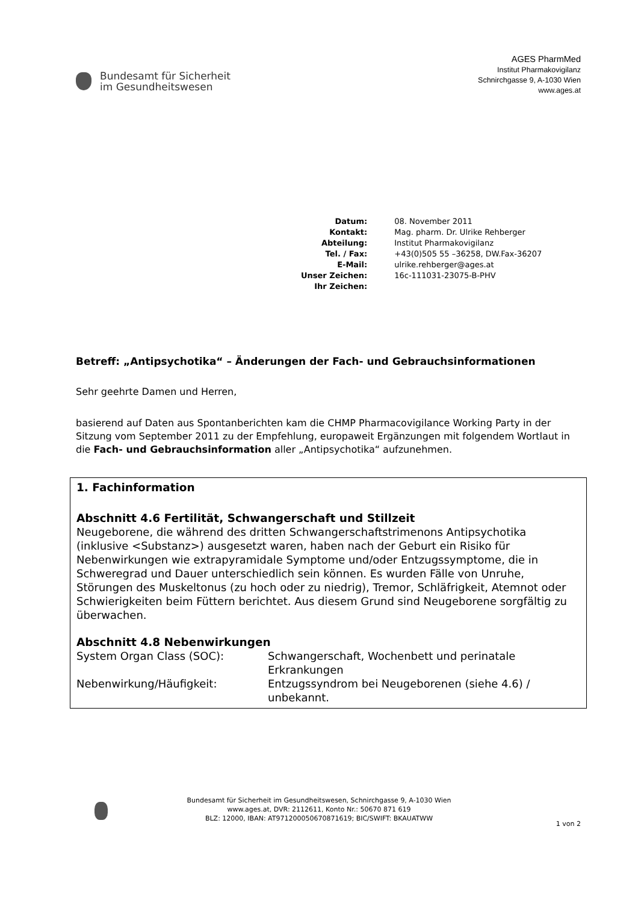Bundesamt für Sicherheit
im Gesundheitswesen
AGES PharmMed
Institut Pharmakovigilanz
Schnirchgasse 9, A-1030 Wien
www.ages.at
| Datum: | 08. November 2011 |
| Kontakt: | Mag. pharm. Dr. Ulrike Rehberger |
| Abteilung: | Institut Pharmakovigilanz |
| Tel. / Fax: | +43(0)505 55 –36258, DW.Fax-36207 |
| E-Mail: | ulrike.rehberger@ages.at |
| Unser Zeichen: | 16c-111031-23075-B-PHV |
| Ihr Zeichen: | |
Betreff: „Antipsychotika“ – Änderungen der Fach- und Gebrauchsinformationen
Sehr geehrte Damen und Herren,
basierend auf Daten aus Spontanberichten kam die CHMP Pharmacovigilance Working Party in der Sitzung vom September 2011 zu der Empfehlung, europaweit Ergänzungen mit folgendem Wortlaut in die Fach- und Gebrauchsinformation aller „Antipsychotika“ aufzunehmen.
1. Fachinformation
Abschnitt 4.6 Fertilität, Schwangerschaft und Stillzeit
Neugeborene, die während des dritten Schwangerschaftstrimenons Antipsychotika (inklusive <Substanz>) ausgesetzt waren, haben nach der Geburt ein Risiko für Nebenwirkungen wie extrapyramidale Symptome und/oder Entzugssymptome, die in Schweregrad und Dauer unterschiedlich sein können. Es wurden Fälle von Unruhe, Störungen des Muskeltonus (zu hoch oder zu niedrig), Tremor, Schläfrigkeit, Atemnot oder Schwierigkeiten beim Füttern berichtet. Aus diesem Grund sind Neugeborene sorgfältig zu überwachen.
Abschnitt 4.8 Nebenwirkungen
| System Organ Class (SOC): | Schwangerschaft, Wochenbett und perinatale Erkrankungen |
| Nebenwirkung/Häufigkeit: | Entzugssyndrom bei Neugeborenen (siehe 4.6) / unbekannt. |
Bundesamt für Sicherheit im Gesundheitswesen, Schnirchgasse 9, A-1030 Wien
www.ages.at, DVR: 2112611, Konto Nr.: 50670 871 619
BLZ: 12000, IBAN: AT971200050670871619; BIC/SWIFT: BKAUATWW
1 von 2